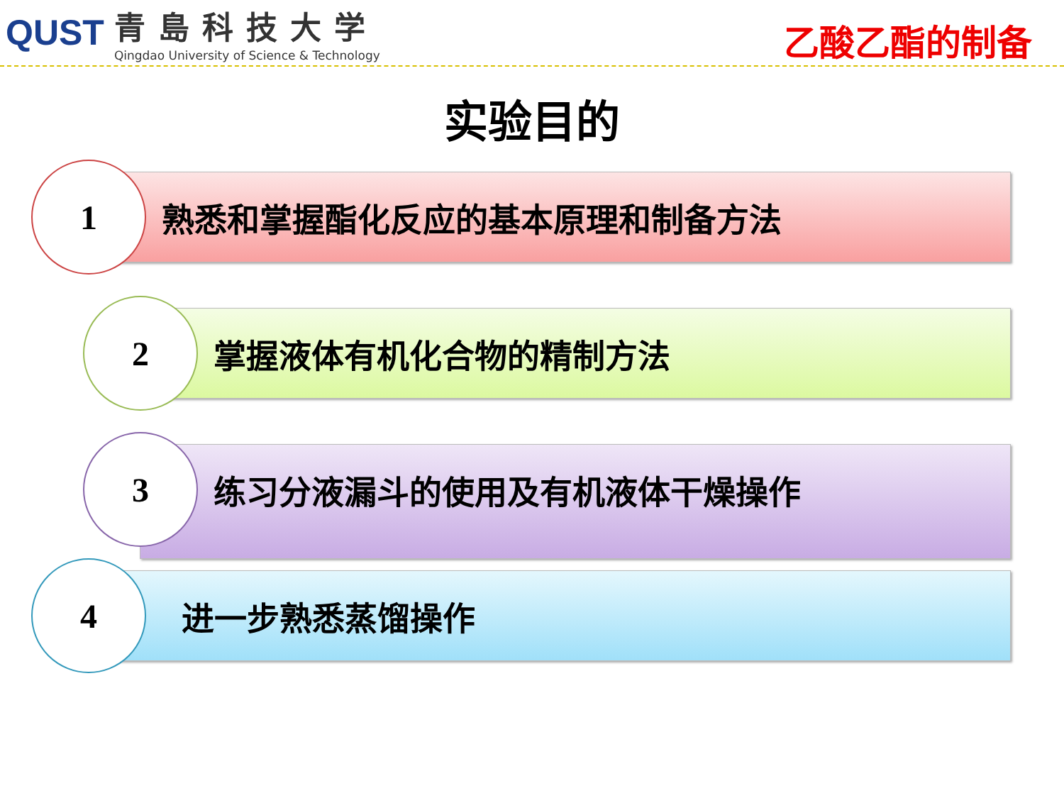QUST
青島科技大学
Qingdao University of Science & Technology
乙酸乙酯的制备
实验目的
1
熟悉和掌握酯化反应的基本原理和制备方法
2
掌握液体有机化合物的精制方法
3
练习分液漏斗的使用及有机液体干燥操作
4
进一步熟悉蒸馏操作